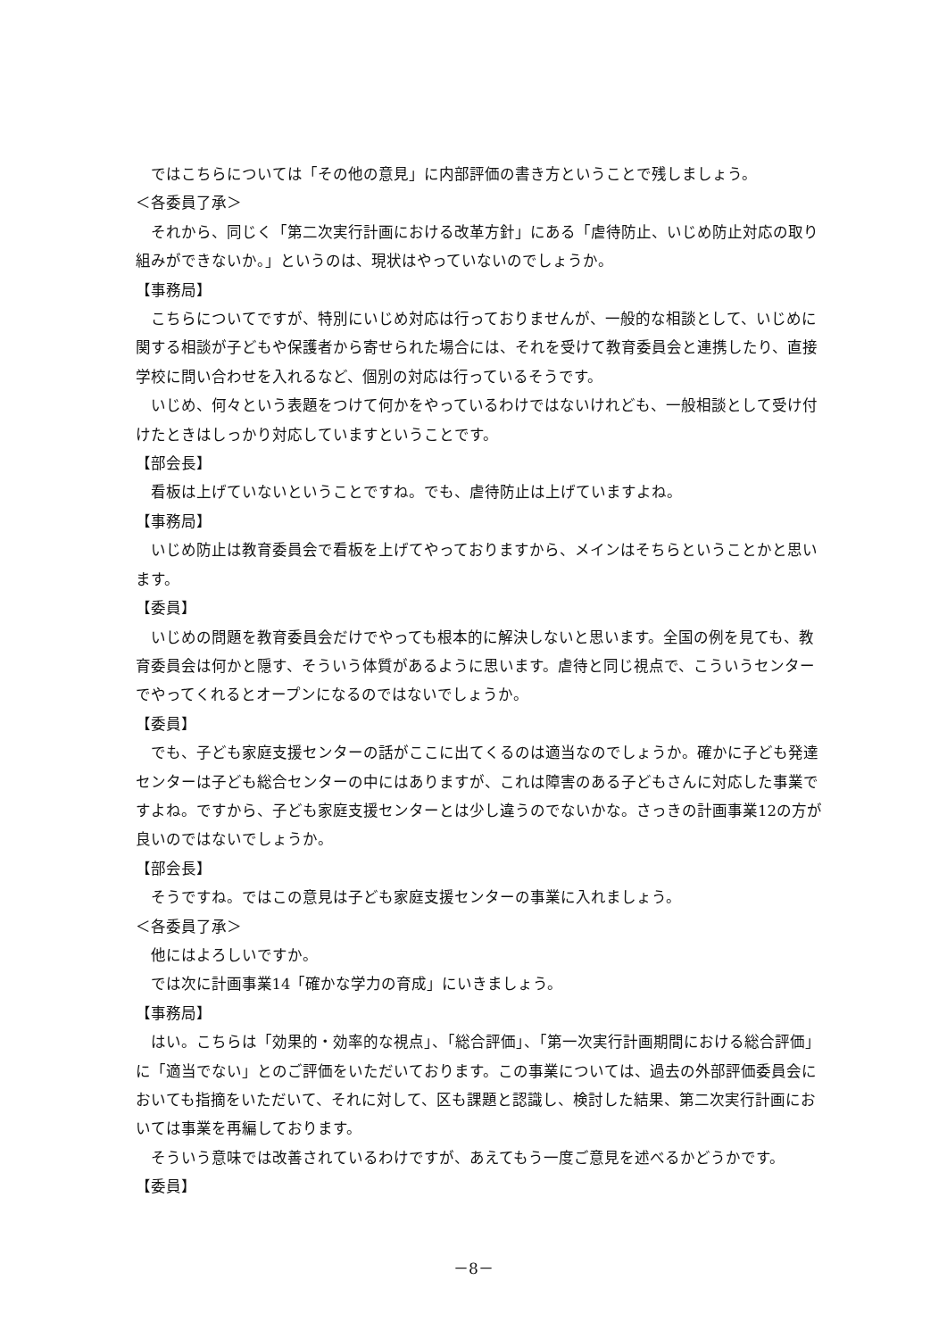ではこちらについては「その他の意見」に内部評価の書き方ということで残しましょう。
＜各委員了承＞
それから、同じく「第二次実行計画における改革方針」にある「虐待防止、いじめ防止対応の取り組みができないか。」というのは、現状はやっていないのでしょうか。
【事務局】
こちらについてですが、特別にいじめ対応は行っておりませんが、一般的な相談として、いじめに関する相談が子どもや保護者から寄せられた場合には、それを受けて教育委員会と連携したり、直接学校に問い合わせを入れるなど、個別の対応は行っているそうです。
いじめ、何々という表題をつけて何かをやっているわけではないけれども、一般相談として受け付けたときはしっかり対応していますということです。
【部会長】
看板は上げていないということですね。でも、虐待防止は上げていますよね。
【事務局】
いじめ防止は教育委員会で看板を上げてやっておりますから、メインはそちらということかと思います。
【委員】
いじめの問題を教育委員会だけでやっても根本的に解決しないと思います。全国の例を見ても、教育委員会は何かと隠す、そういう体質があるように思います。虐待と同じ視点で、こういうセンターでやってくれるとオープンになるのではないでしょうか。
【委員】
でも、子ども家庭支援センターの話がここに出てくるのは適当なのでしょうか。確かに子ども発達センターは子ども総合センターの中にはありますが、これは障害のある子どもさんに対応した事業ですよね。ですから、子ども家庭支援センターとは少し違うのでないかな。さっきの計画事業12の方が良いのではないでしょうか。
【部会長】
そうですね。ではこの意見は子ども家庭支援センターの事業に入れましょう。
＜各委員了承＞
他にはよろしいですか。
では次に計画事業14「確かな学力の育成」にいきましょう。
【事務局】
はい。こちらは「効果的・効率的な視点」、「総合評価」、「第一次実行計画期間における総合評価」に「適当でない」とのご評価をいただいております。この事業については、過去の外部評価委員会においても指摘をいただいて、それに対して、区も課題と認識し、検討した結果、第二次実行計画においては事業を再編しております。
そういう意味では改善されているわけですが、あえてもう一度ご意見を述べるかどうかです。
【委員】
－8－